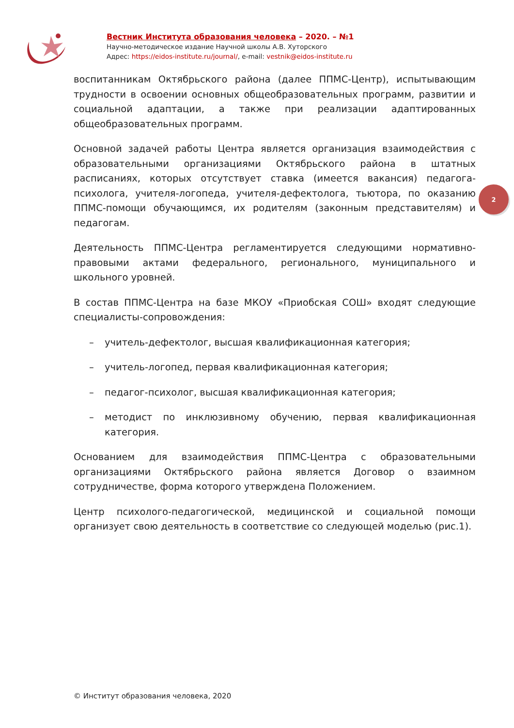Вестник Института образования человека – 2020. – №1
Научно-методическое издание Научной школы А.В. Хуторского
Адрес: https://eidos-institute.ru/journal/, e-mail: vestnik@eidos-institute.ru
воспитанникам Октябрьского района (далее ППМС-Центр), испытывающим трудности в освоении основных общеобразовательных программ, развитии и социальной адаптации, а также при реализации адаптированных общеобразовательных программ.
Основной задачей работы Центра является организация взаимодействия с образовательными организациями Октябрьского района в штатных расписаниях, которых отсутствует ставка (имеется вакансия) педагога-психолога, учителя-логопеда, учителя-дефектолога, тьютора, по оказанию ППМС-помощи обучающимся, их родителям (законным представителям) и педагогам.
Деятельность ППМС-Центра регламентируется следующими нормативно-правовыми актами федерального, регионального, муниципального и школьного уровней.
В состав ППМС-Центра на базе МКОУ «Приобская СОШ» входят следующие специалисты-сопровождения:
– учитель-дефектолог, высшая квалификационная категория;
– учитель-логопед, первая квалификационная категория;
– педагог-психолог, высшая квалификационная категория;
– методист по инклюзивному обучению, первая квалификационная категория.
Основанием для взаимодействия ППМС-Центра с образовательными организациями Октябрьского района является Договор о взаимном сотрудничестве, форма которого утверждена Положением.
Центр психолого-педагогической, медицинской и социальной помощи организует свою деятельность в соответствие со следующей моделью (рис.1).
2
© Институт образования человека, 2020